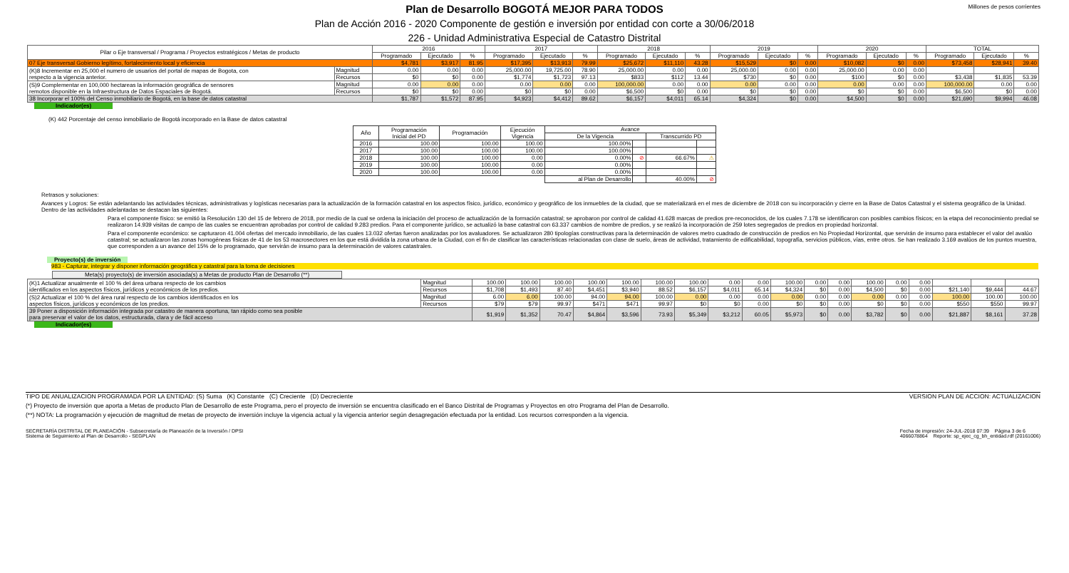Millones de pesos corrientes
Plan de Desarrollo BOGOTÁ MEJOR PARA TODOS
Plan de Acción 2016 - 2020 Componente de gestión e inversión por entidad con corte a 30/06/2018
226 - Unidad Administrativa Especial de Catastro Distrital
| Pilar o Eje transversal / Programa / Proyectos estratégicos / Metas de producto | | 2016 | | | 2017 | | | 2018 | | | 2019 | | | 2020 | | | TOTAL | | |
| --- | --- | --- | --- | --- | --- | --- | --- | --- | --- | --- | --- | --- | --- | --- | --- | --- | --- | --- | --- |
| | | Programado | Ejecutado | % | Programado | Ejecutado | % | Programado | Ejecutado | % | Programado | Ejecutado | % | Programado | Ejecutado | % | Programado | Ejecutado | % |
| 07 Eje transversal Gobierno legítimo, fortalecimiento local y eficiencia | | $4,781 | $3,917 | 81.95 | $17,395 | $13,913 | 79.99 | $25,672 | $11,110 | 43.28 | $15,529 | $0 | 0.00 | $10,082 | $0 | 0.00 | $73,458 | $28,941 | 39.40 |
| (K)8 Incrementar en 25,000 el numero de usuarios del portal de mapas de Bogota, con respecto a la vigencia anterior. | Magnitud | 0.00 | 0.00 | 0.00 | 25,000.00 | 19,725.00 | 78.90 | 25,000.00 | 0.00 | 0.00 | 25,000.00 | 0.00 | 0.00 | 25,000.00 | 0.00 | 0.00 | | | |
| | Recursos | $0 | $0 | 0.00 | $1,774 | $1,723 | 97.13 | $833 | $112 | 13.44 | $730 | $0 | 0.00 | $100 | $0 | 0.00 | $3,438 | $1,835 | 53.39 |
| (S)9 Complementar en 100,000 hectareas la información geográfica de sensores remotos disponible en la Infraestructura de Datos Espaciales de Bogotá. | Magnitud | 0.00 | 0.00 | 0.00 | 0.00 | 0.00 | 0.00 | 100,000.00 | 0.00 | 0.00 | 0.00 | 0.00 | 0.00 | 0.00 | 0.00 | 0.00 | 100,000.00 | 0.00 | 0.00 |
| | Recursos | $0 | $0 | 0.00 | $0 | $0 | 0.00 | $6,500 | $0 | 0.00 | $0 | $0 | 0.00 | $0 | $0 | 0.00 | $6,500 | $0 | 0.00 |
| 38 Incorporar el 100% del Censo inmobiliario de Bogotá, en la base de datos catastral | | $1,787 | $1,572 | 87.95 | $4,923 | $4,412 | 89.62 | $6,157 | $4,011 | 65.14 | $4,324 | $0 | 0.00 | $4,500 | $0 | 0.00 | $21,690 | $9,994 | 46.08 |
Indicador(es)
(K) 442 Porcentaje del censo inmobiliario de Bogotá incorporado en la Base de datos catastral
| Año | Programación Inicial del PD | Programación | Ejecución Vigencia | Avance | | | |
| | | | | De la Vigencia | | Transcurrido PD | |
| 2016 | 100.00 | 100.00 | 100.00 | 100.00% | | | |
| 2017 | 100.00 | 100.00 | 100.00 | 100.00% | | | |
| 2018 | 100.00 | 100.00 | 0.00 | 0.00% | ⊘ | 66.67% | ⚠ |
| 2019 | 100.00 | 100.00 | 0.00 | 0.00% | | | |
| 2020 | 100.00 | 100.00 | 0.00 | 0.00% | | | |
| | | | | al Plan de Desarrollo | | 40.00% | ⊘ |
Retrasos y soluciones:
Avances y Logros: Se están adelantando las actividades técnicas, administrativas y logísticas necesarias para la actualización de la formación catastral en los aspectos físico, jurídico, económico y geográfico de los inmuebles de la ciudad, que se materializará en el mes de diciembre de 2018 con su incorporación y cierre en la Base de Datos Catastral y el sistema geográfico de la Unidad. Dentro de las actividades adelantadas se destacan las siguientes:
Para el componente físico: se emitió la Resolución 130 del 15 de febrero de 2018, por medio de la cual se ordena la iniciación del proceso de actualización de la formación catastral; se aprobaron por control de calidad 41.628 marcas de predios pre-reconocidos, de los cuales 7.178 se identificaron con posibles cambios físicos; en la etapa del reconocimiento predial se realizaron 14.939 visitas de campo de las cuales se encuentran aprobadas por control de calidad 9.283 predios. Para el componente jurídico, se actualizó la base catastral con 63.337 cambios de nombre de predios, y se realizó la incorporación de 259 lotes segregados de predios en propiedad horizontal.
Para el componente económico: se capturaron 41.004 ofertas del mercado inmobiliario, de las cuales 13.032 ofertas fueron analizadas por los avaluadores. Se actualizaron 280 tipologías constructivas para la determinación de valores metro cuadrado de construcción de predios en No Propiedad Horizontal, que servirán de insumo para establecer el valor del avalúo catastral; se actualizaron las zonas homogéneas físicas de 41 de los 53 macrosectores en los que está dividida la zona urbana de la Ciudad, con el fin de clasificar las características relacionadas con clase de suelo, áreas de actividad, tratamiento de edificabilidad, topografía, servicios públicos, vías, entre otros. Se han realizado 3.169 avalúos de los puntos muestra, que corresponden a un avance del 15% de lo programado, que servirán de insumo para la determinación de valores catastrales.
Proyecto(s) de inversión
983 - Capturar, integrar y disponer información geográfica y catastral para la toma de decisiones
Meta(s) proyecto(s) de inversión asociada(s) a Metas de producto Plan de Desarrollo (**)
| (K)1 Actualizar anualmente el 100 % del área urbana respecto de los cambios identificados en los aspectos físicos, jurídicos y económicos de los predios. | Magnitud | 100.00 | 100.00 | 100.00 | 100.00 | 100.00 | 100.00 | 100.00 | 0.00 | 0.00 | 100.00 | 0.00 | 0.00 | 100.00 | 0.00 | 0.00 | | | |
| | Recursos | $1,708 | $1,493 | 87.40 | $4,451 | $3,940 | 88.52 | $6,157 | $4,011 | 65.14 | $4,324 | $0 | 0.00 | $4,500 | $0 | 0.00 | $21,140 | $9,444 | 44.67 |
| (S)2 Actualizar el 100 % del área rural respecto de los cambios identificados en los aspectos físicos, jurídicos y económicos de los predios. | Magnitud | 6.00 | 6.00 | 100.00 | 94.00 | 94.00 | 100.00 | 0.00 | 0.00 | 0.00 | 0.00 | 0.00 | 0.00 | 0.00 | 0.00 | 0.00 | 100.00 | 100.00 | 100.00 |
| | Recursos | $79 | $79 | 99.97 | $471 | $471 | 99.97 | $0 | $0 | 0.00 | $0 | $0 | 0.00 | $0 | $0 | 0.00 | $550 | $550 | 99.97 |
| 39 Poner a disposición información integrada por catastro de manera oportuna, tan rápido como sea posible para preservar el valor de los datos, estructurada, clara y de fácil acceso | | $1,919 | $1,352 | 70.47 | $4,864 | $3,596 | 73.93 | $5,349 | $3,212 | 60.05 | $5,973 | $0 | 0.00 | $3,782 | $0 | 0.00 | $21,887 | $8,161 | 37.28 |
Indicador(es)
TIPO DE ANUALIZACION PROGRAMADA POR LA ENTIDAD: (S) Suma (K) Constante (C) Creciente (D) Decreciente VERSION PLAN DE ACCION: ACTUALIZACION
(*) Proyecto de inversión que aporta a Metas de producto Plan de Desarrollo de este Programa, pero el proyecto de inversión se encuentra clasificado en el Banco Distrital de Programas y Proyectos en otro Programa del Plan de Desarrollo.
(**) NOTA: La programación y ejecución de magnitud de metas de proyecto de inversión incluye la vigencia actual y la vigencia anterior según desagregación efectuada por la entidad. Los recursos corresponden a la vigencia.
SECRETARÍA DISTRITAL DE PLANEACIÓN - Subsecretaría de Planeación de la Inversión / DPSI
Sistema de Seguimiento al Plan de Desarrollo - SEGPLAN Fecha de impresión: 24-JUL-2018 07:39 Página 3 de 6
4066078864 Reporte: sp_ejec_cg_bh_entidad.rdf (20161006)